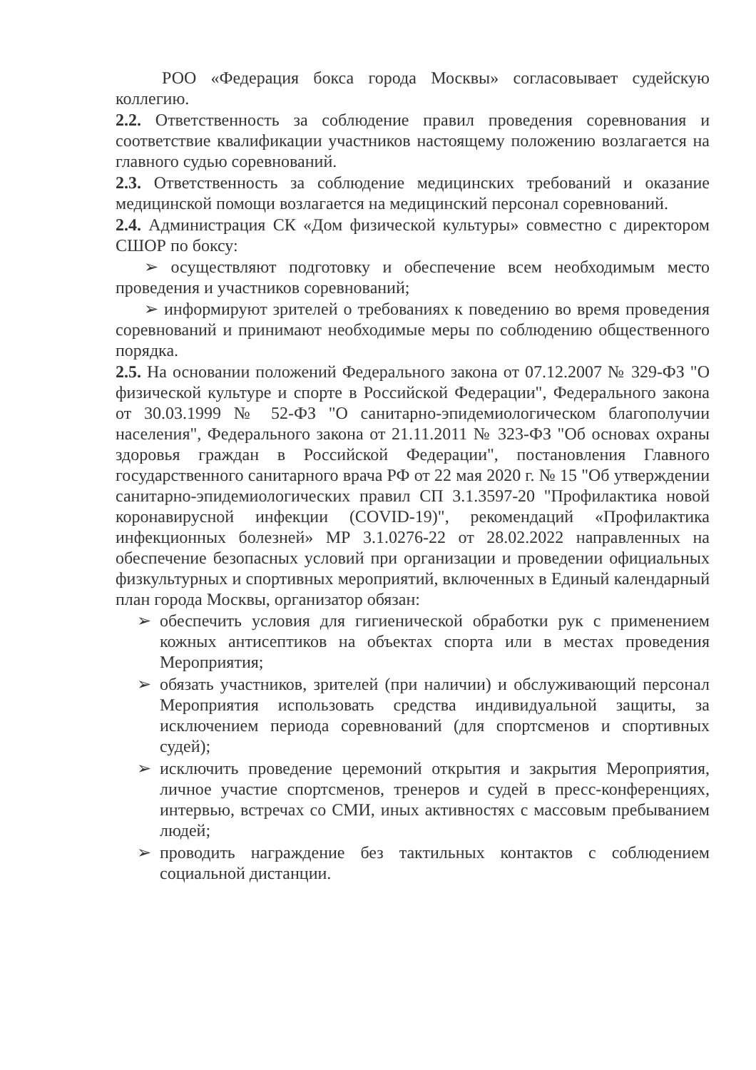РОО «Федерация бокса города Москвы» согласовывает судейскую коллегию.
2.2. Ответственность за соблюдение правил проведения соревнования и соответствие квалификации участников настоящему положению возлагается на главного судью соревнований.
2.3. Ответственность за соблюдение медицинских требований и оказание медицинской помощи возлагается на медицинский персонал соревнований.
2.4. Администрация СК «Дом физической культуры» совместно с директором СШОР по боксу:
➢ осуществляют подготовку и обеспечение всем необходимым место проведения и участников соревнований;
➢ информируют зрителей о требованиях к поведению во время проведения соревнований и принимают необходимые меры по соблюдению общественного порядка.
2.5. На основании положений Федерального закона от 07.12.2007 № 329-ФЗ "О физической культуре и спорте в Российской Федерации", Федерального закона от 30.03.1999 № 52-ФЗ "О санитарно-эпидемиологическом благополучии населения", Федерального закона от 21.11.2011 № 323-ФЗ "Об основах охраны здоровья граждан в Российской Федерации", постановления Главного государственного санитарного врача РФ от 22 мая 2020 г. № 15 "Об утверждении санитарно-эпидемиологических правил СП 3.1.3597-20 "Профилактика новой коронавирусной инфекции (COVID-19)", рекомендаций «Профилактика инфекционных болезней» МР 3.1.0276-22 от 28.02.2022 направленных на обеспечение безопасных условий при организации и проведении официальных физкультурных и спортивных мероприятий, включенных в Единый календарный план города Москвы, организатор обязан:
➢ обеспечить условия для гигиенической обработки рук с применением кожных антисептиков на объектах спорта или в местах проведения Мероприятия;
➢ обязать участников, зрителей (при наличии) и обслуживающий персонал Мероприятия использовать средства индивидуальной защиты, за исключением периода соревнований (для спортсменов и спортивных судей);
➢ исключить проведение церемоний открытия и закрытия Мероприятия, личное участие спортсменов, тренеров и судей в пресс-конференциях, интервью, встречах со СМИ, иных активностях с массовым пребыванием людей;
➢ проводить награждение без тактильных контактов с соблюдением социальной дистанции.